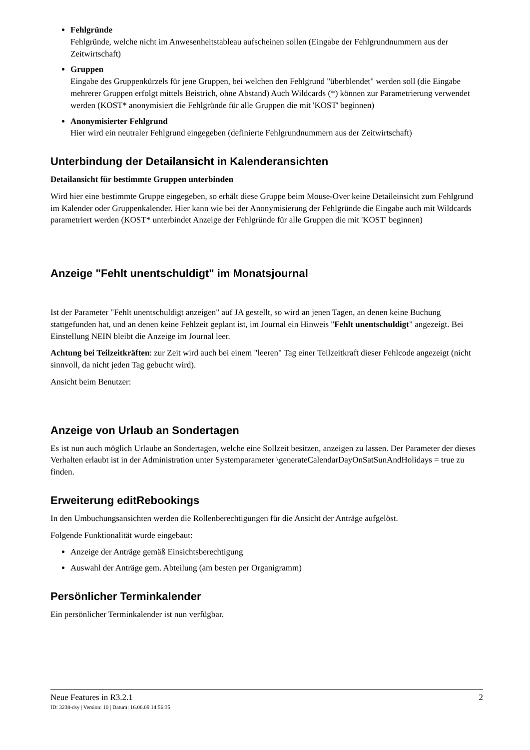Fehlgründe
Fehlgründe, welche nicht im Anwesenheitstableau aufscheinen sollen (Eingabe der Fehlgrundnummern aus der Zeitwirtschaft)
Gruppen
Eingabe des Gruppenkürzels für jene Gruppen, bei welchen den Fehlgrund "überblendet" werden soll (die Eingabe mehrerer Gruppen erfolgt mittels Beistrich, ohne Abstand) Auch Wildcards (*) können zur Parametrierung verwendet werden (KOST* anonymisiert die Fehlgründe für alle Gruppen die mit 'KOST' beginnen)
Anonymisierter Fehlgrund
Hier wird ein neutraler Fehlgrund eingegeben (definierte Fehlgrundnummern aus der Zeitwirtschaft)
Unterbindung der Detailansicht in Kalenderansichten
Detailansicht für bestimmte Gruppen unterbinden
Wird hier eine bestimmte Gruppe eingegeben, so erhält diese Gruppe beim Mouse-Over keine Detaileinsicht zum Fehlgrund im Kalender oder Gruppenkalender. Hier kann wie bei der Anonymisierung der Fehlgründe die Eingabe auch mit Wildcards parametriert werden (KOST* unterbindet Anzeige der Fehlgründe für alle Gruppen die mit 'KOST' beginnen)
Anzeige "Fehlt unentschuldigt" im Monatsjournal
Ist der Parameter "Fehlt unentschuldigt anzeigen" auf JA gestellt, so wird an jenen Tagen, an denen keine Buchung stattgefunden hat, und an denen keine Fehlzeit geplant ist, im Journal ein Hinweis "Fehlt unentschuldigt" angezeigt. Bei Einstellung NEIN bleibt die Anzeige im Journal leer.
Achtung bei Teilzeitkräften: zur Zeit wird auch bei einem "leeren" Tag einer Teilzeitkraft dieser Fehlcode angezeigt (nicht sinnvoll, da nicht jeden Tag gebucht wird).
Ansicht beim Benutzer:
Anzeige von Urlaub an Sondertagen
Es ist nun auch möglich Urlaube an Sondertagen, welche eine Sollzeit besitzen, anzeigen zu lassen. Der Parameter der dieses Verhalten erlaubt ist in der Administration unter Systemparameter \generateCalendarDayOnSatSunAndHolidays = true zu finden.
Erweiterung editRebookings
In den Umbuchungsansichten werden die Rollenberechtigungen für die Ansicht der Anträge aufgelöst.
Folgende Funktionalität wurde eingebaut:
Anzeige der Anträge gemäß Einsichtsberechtigung
Auswahl der Anträge gem. Abteilung (am besten per Organigramm)
Persönlicher Terminkalender
Ein persönlicher Terminkalender ist nun verfügbar.
Neue Features in R3.2.1 2
ID: 3238-dsy | Version: 10 | Datum: 16.06.09 14:56:35